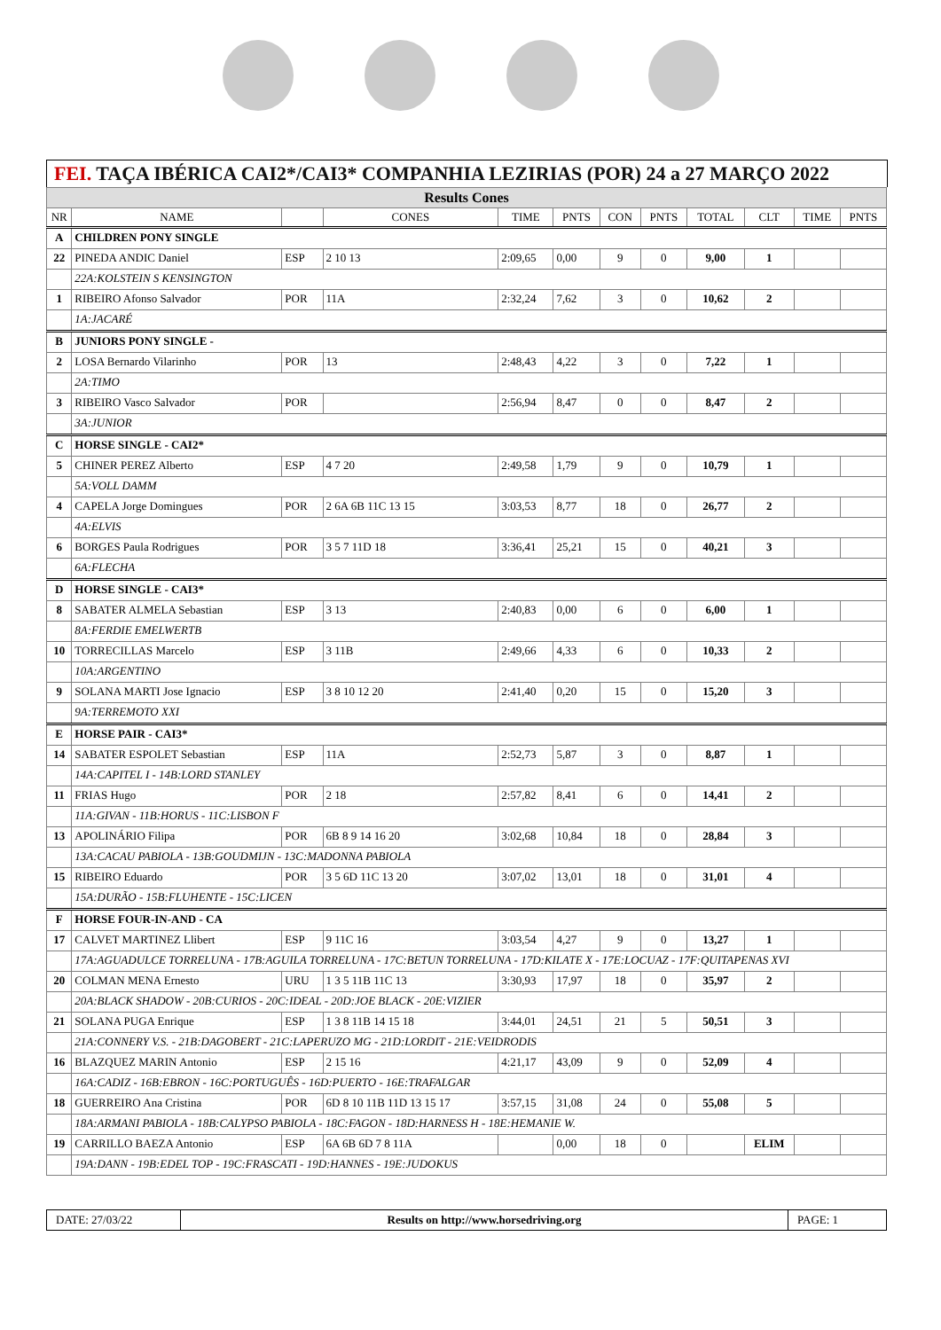FEI. TAÇA IBÉRICA CAI2*/CAI3* COMPANHIA LEZIRIAS (POR) 24 a 27 MARÇO 2022
| Results Cones | | | | | | | | | | | |
| --- | --- | --- | --- | --- | --- | --- | --- | --- | --- | --- | --- |
| NR | NAME | | CONES | TIME | PNTS | CON | PNTS | TOTAL | CLT | TIME | PNTS |
| A | CHILDREN PONY SINGLE | | | | | | | | | | |
| 22 | PINEDA ANDIC Daniel | ESP | 2 10 13 | 2:09,65 | 0,00 | 9 | 0 | 9,00 | 1 | | |
| | 22A:KOLSTEIN S KENSINGTON | | | | | | | | | | |
| 1 | RIBEIRO Afonso Salvador | POR | 11A | 2:32,24 | 7,62 | 3 | 0 | 10,62 | 2 | | |
| | 1A:JACARÉ | | | | | | | | | | |
| B | JUNIORS PONY SINGLE - | | | | | | | | | | |
| 2 | LOSA Bernardo Vilarinho | POR | 13 | 2:48,43 | 4,22 | 3 | 0 | 7,22 | 1 | | |
| | 2A:TIMO | | | | | | | | | | |
| 3 | RIBEIRO Vasco Salvador | POR | | 2:56,94 | 8,47 | 0 | 0 | 8,47 | 2 | | |
| | 3A:JUNIOR | | | | | | | | | | |
| C | HORSE SINGLE - CAI2* | | | | | | | | | | |
| 5 | CHINER PEREZ Alberto | ESP | 4 7 20 | 2:49,58 | 1,79 | 9 | 0 | 10,79 | 1 | | |
| | 5A:VOLL DAMM | | | | | | | | | | |
| 4 | CAPELA Jorge Domingues | POR | 2 6A 6B 11C 13 15 | 3:03,53 | 8,77 | 18 | 0 | 26,77 | 2 | | |
| | 4A:ELVIS | | | | | | | | | | |
| 6 | BORGES Paula Rodrigues | POR | 3 5 7 11D 18 | 3:36,41 | 25,21 | 15 | 0 | 40,21 | 3 | | |
| | 6A:FLECHA | | | | | | | | | | |
| D | HORSE SINGLE - CAI3* | | | | | | | | | | |
| 8 | SABATER ALMELA Sebastian | ESP | 3 13 | 2:40,83 | 0,00 | 6 | 0 | 6,00 | 1 | | |
| | 8A:FERDIE EMELWERTB | | | | | | | | | | |
| 10 | TORRECILLAS Marcelo | ESP | 3 11B | 2:49,66 | 4,33 | 6 | 0 | 10,33 | 2 | | |
| | 10A:ARGENTINO | | | | | | | | | | |
| 9 | SOLANA MARTI Jose Ignacio | ESP | 3 8 10 12 20 | 2:41,40 | 0,20 | 15 | 0 | 15,20 | 3 | | |
| | 9A:TERREMOTO XXI | | | | | | | | | | |
| E | HORSE PAIR - CAI3* | | | | | | | | | | |
| 14 | SABATER ESPOLET Sebastian | ESP | 11A | 2:52,73 | 5,87 | 3 | 0 | 8,87 | 1 | | |
| | 14A:CAPITEL I - 14B:LORD STANLEY | | | | | | | | | | |
| 11 | FRIAS Hugo | POR | 2 18 | 2:57,82 | 8,41 | 6 | 0 | 14,41 | 2 | | |
| | 11A:GIVAN - 11B:HORUS - 11C:LISBON F | | | | | | | | | | |
| 13 | APOLINÁRIO Filipa | POR | 6B 8 9 14 16 20 | 3:02,68 | 10,84 | 18 | 0 | 28,84 | 3 | | |
| | 13A:CACAU PABIOLA - 13B:GOUDMIJN - 13C:MADONNA PABIOLA | | | | | | | | | | |
| 15 | RIBEIRO Eduardo | POR | 3 5 6D 11C 13 20 | 3:07,02 | 13,01 | 18 | 0 | 31,01 | 4 | | |
| | 15A:DURÃO - 15B:FLUHENTE - 15C:LICEN | | | | | | | | | | |
| F | HORSE FOUR-IN-AND - CA | | | | | | | | | | |
| 17 | CALVET MARTINEZ Llibert | ESP | 9 11C 16 | 3:03,54 | 4,27 | 9 | 0 | 13,27 | 1 | | |
| | 17A:AGUADULCE TORRELUNA - 17B:AGUILA TORRELUNA - 17C:BETUN TORRELUNA - 17D:KILATE X - 17E:LOCUAZ - 17F:QUITAPENAS XVI | | | | | | | | | | |
| 20 | COLMAN MENA Ernesto | URU | 1 3 5 11B 11C 13 | 3:30,93 | 17,97 | 18 | 0 | 35,97 | 2 | | |
| | 20A:BLACK SHADOW - 20B:CURIOS - 20C:IDEAL - 20D:JOE BLACK - 20E:VIZIER | | | | | | | | | | |
| 21 | SOLANA PUGA Enrique | ESP | 1 3 8 11B 14 15 18 | 3:44,01 | 24,51 | 21 | 5 | 50,51 | 3 | | |
| | 21A:CONNERY V.S. - 21B:DAGOBERT - 21C:LAPERUZO MG - 21D:LORDIT - 21E:VEIDRODIS | | | | | | | | | | |
| 16 | BLAZQUEZ MARIN Antonio | ESP | 2 15 16 | 4:21,17 | 43,09 | 9 | 0 | 52,09 | 4 | | |
| | 16A:CADIZ - 16B:EBRON - 16C:PORTUGUÊS - 16D:PUERTO - 16E:TRAFALGAR | | | | | | | | | | |
| 18 | GUERREIRO Ana Cristina | POR | 6D 8 10 11B 11D 13 15 17 | 3:57,15 | 31,08 | 24 | 0 | 55,08 | 5 | | |
| | 18A:ARMANI PABIOLA - 18B:CALYPSO PABIOLA - 18C:FAGON - 18D:HARNESS H - 18E:HEMANIE W. | | | | | | | | | | |
| 19 | CARRILLO BAEZA Antonio | ESP | 6A 6B 6D 7 8 11A | | 0,00 | 18 | 0 | | ELIM | | |
| | 19A:DANN - 19B:EDEL TOP - 19C:FRASCATI - 19D:HANNES - 19E:JUDOKUS | | | | | | | | | | |
| DATE: 27/03/22 | Results on http://www.horsedriving.org | PAGE: 1 |